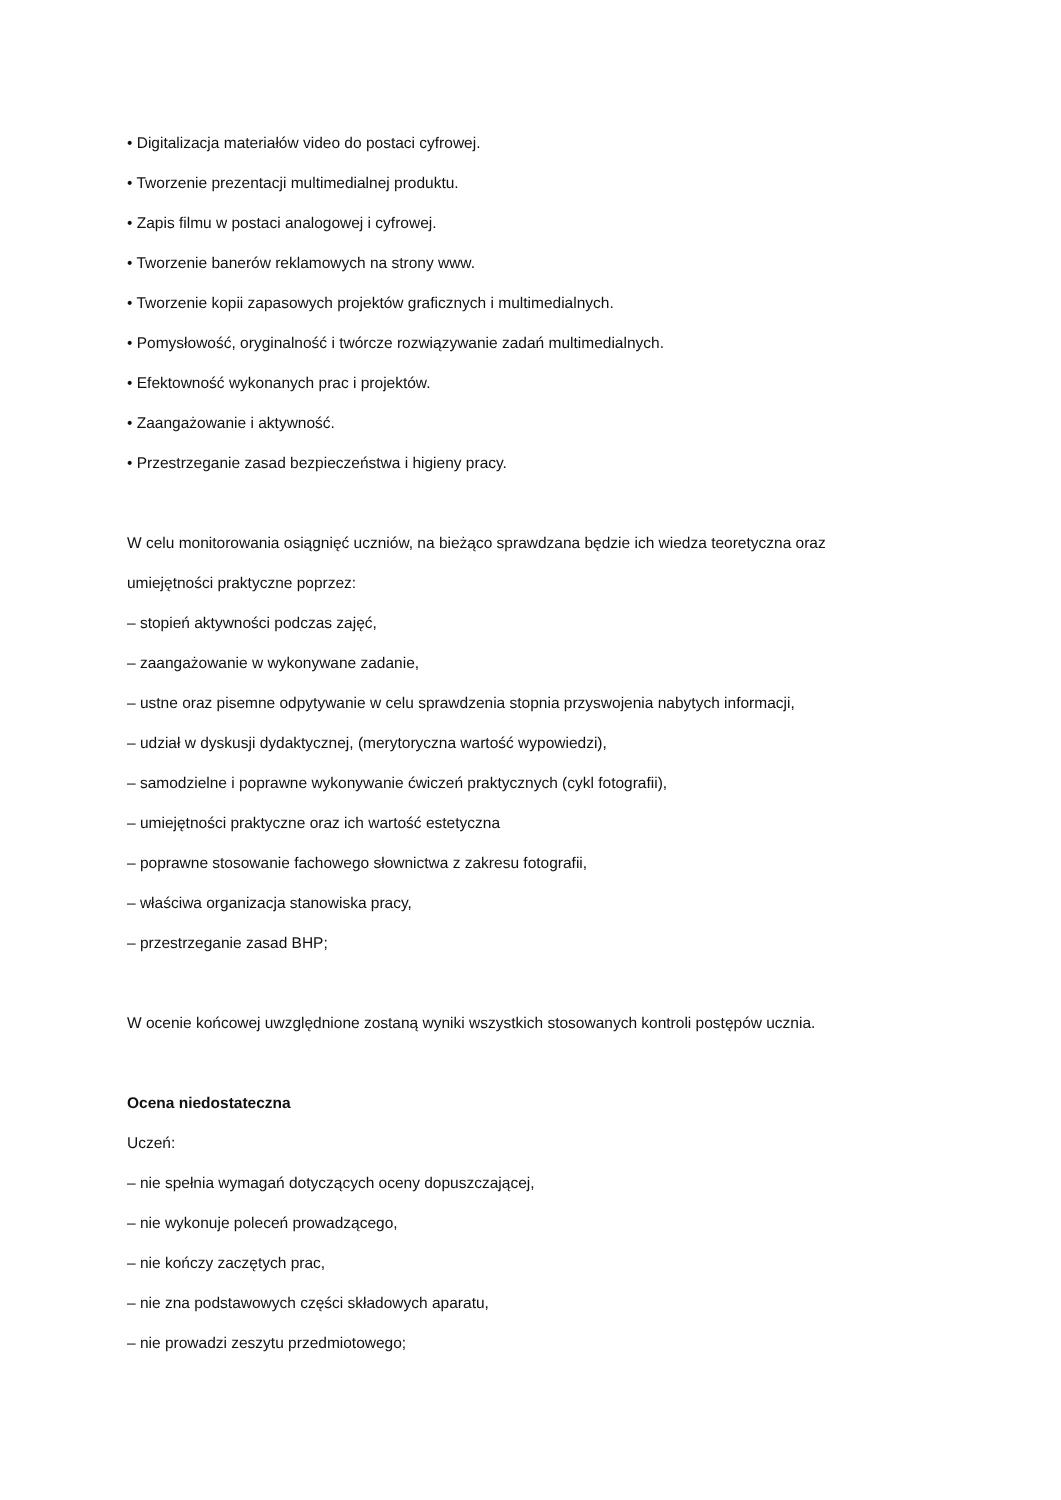• Digitalizacja materiałów video do postaci cyfrowej.
• Tworzenie prezentacji multimedialnej produktu.
• Zapis filmu w postaci analogowej i cyfrowej.
• Tworzenie banerów reklamowych na strony www.
• Tworzenie kopii zapasowych projektów graficznych i multimedialnych.
• Pomysłowość, oryginalność i twórcze rozwiązywanie zadań multimedialnych.
• Efektowność wykonanych prac i projektów.
• Zaangażowanie i aktywność.
• Przestrzeganie zasad bezpieczeństwa i higieny pracy.
W celu monitorowania osiągnięć uczniów, na bieżąco sprawdzana będzie ich wiedza teoretyczna oraz
umiejętności praktyczne poprzez:
– stopień aktywności podczas zajęć,
– zaangażowanie w wykonywane zadanie,
– ustne oraz pisemne odpytywanie w celu sprawdzenia stopnia przyswojenia nabytych informacji,
– udział w dyskusji dydaktycznej, (merytoryczna wartość wypowiedzi),
– samodzielne i poprawne wykonywanie ćwiczeń praktycznych (cykl fotografii),
– umiejętności praktyczne oraz ich wartość estetyczna
– poprawne stosowanie fachowego słownictwa z zakresu fotografii,
– właściwa organizacja stanowiska pracy,
– przestrzeganie zasad BHP;
W ocenie końcowej uwzględnione zostaną wyniki wszystkich stosowanych kontroli postępów ucznia.
Ocena niedostateczna
Uczeń:
– nie spełnia wymagań dotyczących oceny dopuszczającej,
– nie wykonuje poleceń prowadzącego,
– nie kończy zaczętych prac,
– nie zna podstawowych części składowych aparatu,
– nie prowadzi zeszytu przedmiotowego;